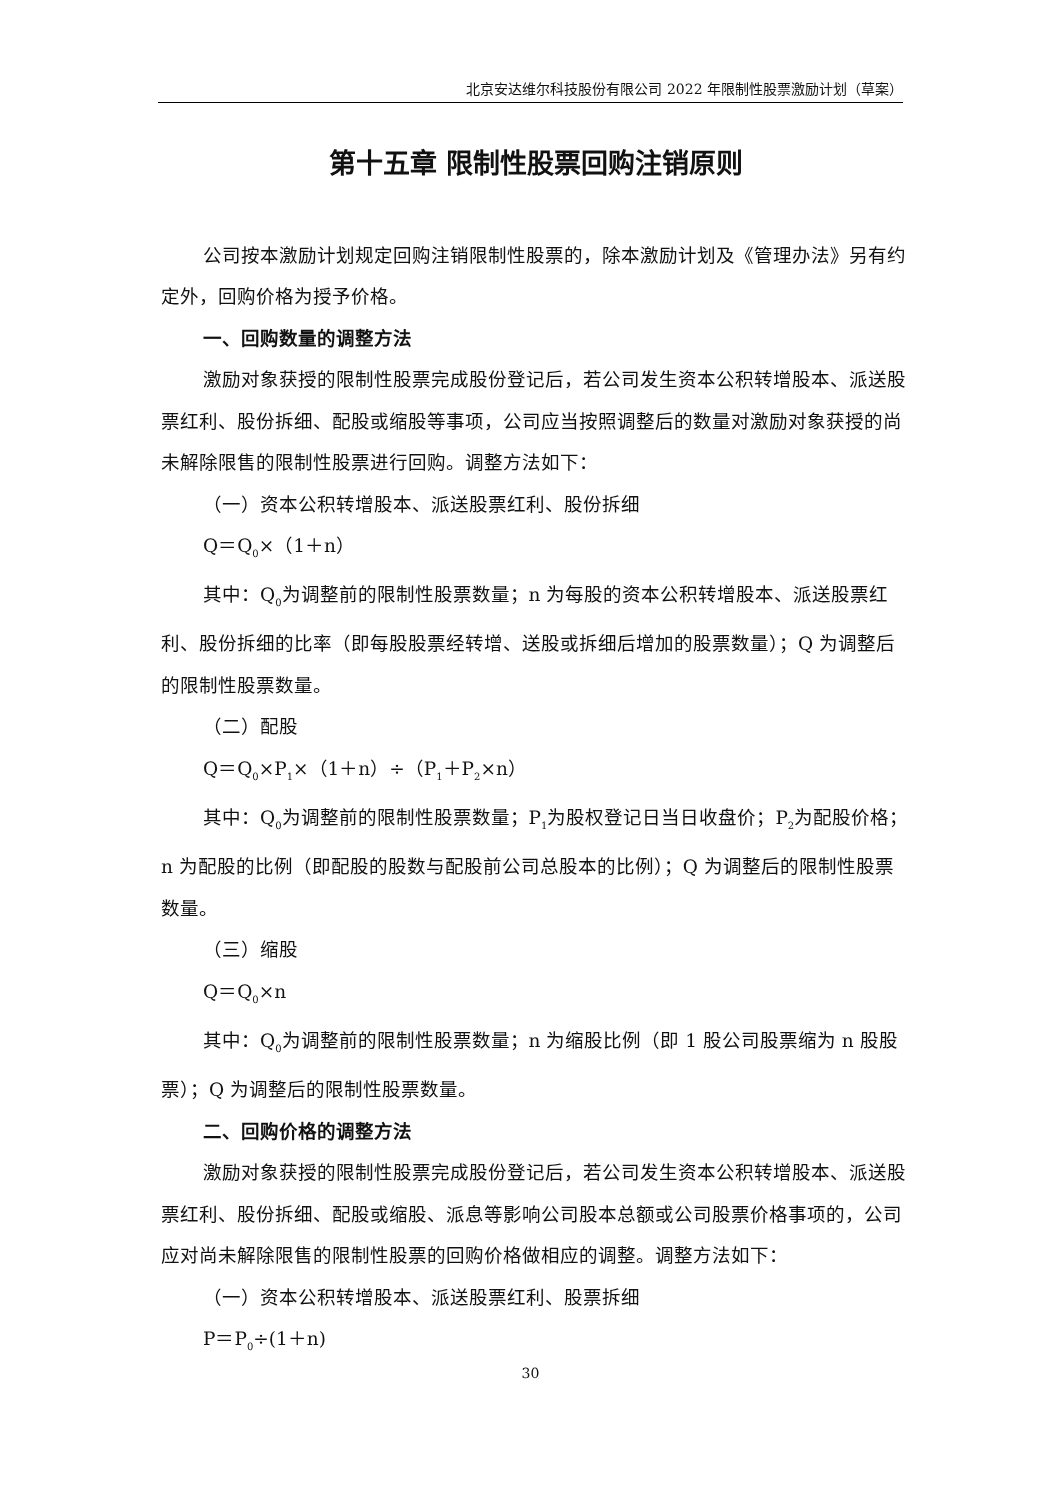北京安达维尔科技股份有限公司 2022 年限制性股票激励计划（草案）
第十五章 限制性股票回购注销原则
公司按本激励计划规定回购注销限制性股票的，除本激励计划及《管理办法》另有约定外，回购价格为授予价格。
一、回购数量的调整方法
激励对象获授的限制性股票完成股份登记后，若公司发生资本公积转增股本、派送股票红利、股份拆细、配股或缩股等事项，公司应当按照调整后的数量对激励对象获授的尚未解除限售的限制性股票进行回购。调整方法如下：
（一）资本公积转增股本、派送股票红利、股份拆细
Q＝Q<sub>0</sub>×（1＋n）
其中：Q<sub>0</sub>为调整前的限制性股票数量；n 为每股的资本公积转增股本、派送股票红利、股份拆细的比率（即每股股票经转增、送股或拆细后增加的股票数量）；Q 为调整后的限制性股票数量。
（二）配股
Q＝Q<sub>0</sub>×P<sub>1</sub>×（1＋n）÷（P<sub>1</sub>＋P<sub>2</sub>×n）
其中：Q<sub>0</sub>为调整前的限制性股票数量；P<sub>1</sub>为股权登记日当日收盘价；P<sub>2</sub>为配股价格；n 为配股的比例（即配股的股数与配股前公司总股本的比例）；Q 为调整后的限制性股票数量。
（三）缩股
Q＝Q<sub>0</sub>×n
其中：Q<sub>0</sub>为调整前的限制性股票数量；n 为缩股比例（即 1 股公司股票缩为 n 股股票）；Q 为调整后的限制性股票数量。
二、回购价格的调整方法
激励对象获授的限制性股票完成股份登记后，若公司发生资本公积转增股本、派送股票红利、股份拆细、配股或缩股、派息等影响公司股本总额或公司股票价格事项的，公司应对尚未解除限售的限制性股票的回购价格做相应的调整。调整方法如下：
（一）资本公积转增股本、派送股票红利、股票拆细
P＝P<sub>0</sub>÷(1＋n)
30